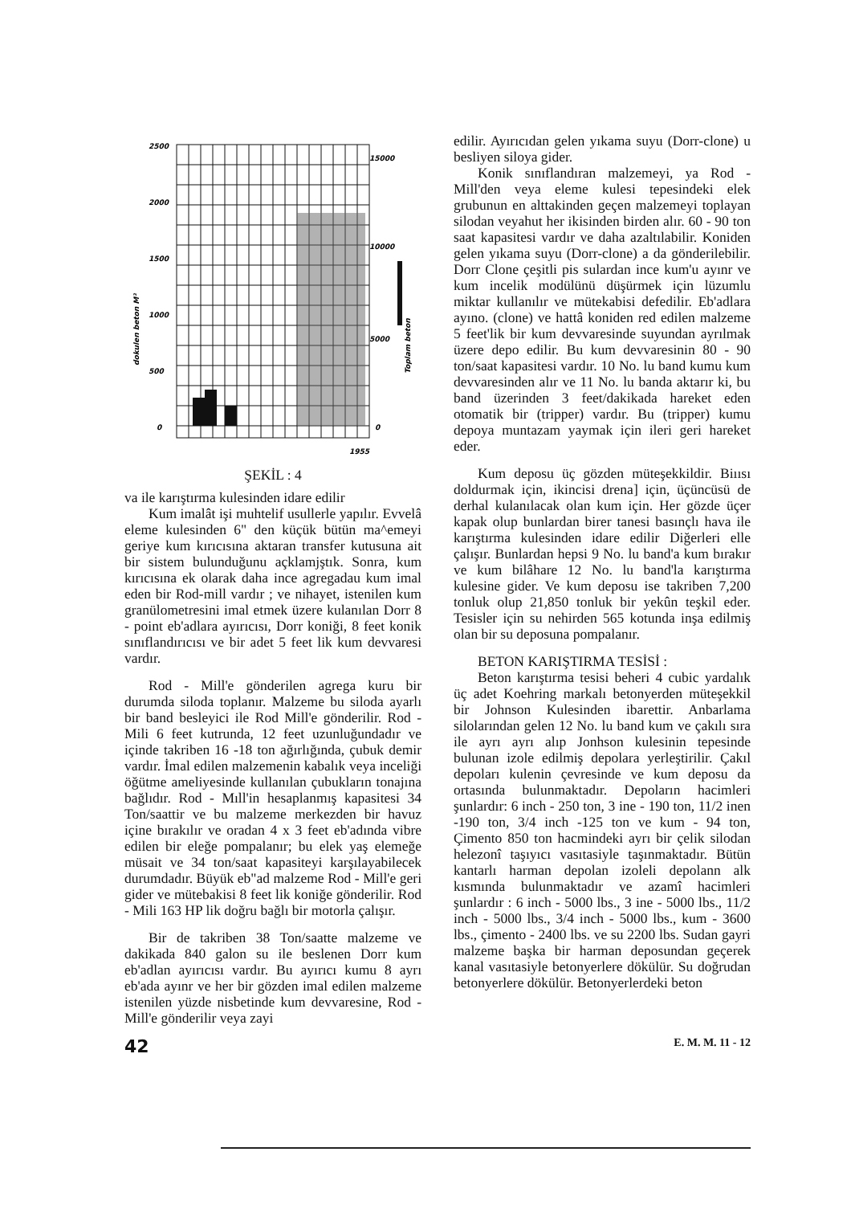2500
2000
1500
1000
500
0
15000
10000
5000
0
1955
dokulen beton M³
Toplam beton
ŞEKİL : 4
va ile karıştırma kulesinden idare edilir
Kum imalât işi muhtelif usullerle yapılır. Evvelâ eleme kulesinden 6" den küçük bütün ma^emeyi geriye kum kırıcısına aktaran transfer kutusuna ait bir sistem bulunduğunu açklamjştık. Sonra, kum kırıcısına ek olarak daha ince agregadau kum imal eden bir Rod-mill vardır ; ve nihayet, istenilen kum granülometresini imal etmek üzere kulanılan Dorr 8 - point eb'adlara ayırıcısı, Dorr koniği, 8 feet konik sınıflandırıcısı ve bir adet 5 feet lik kum devvaresi vardır.
Rod - Mill'e gönderilen agrega kuru bir durumda siloda toplanır. Malzeme bu siloda ayarlı bir band besleyici ile Rod Mill'e gönderilir. Rod - Mili 6 feet kutrunda, 12 feet uzunluğundadır ve içinde takriben 16 -18 ton ağırlığında, çubuk demir vardır. İmal edilen malzemenin kabalık veya inceliği öğütme ameliyesinde kullanılan çubukların tonajına bağlıdır. Rod - Mıll'in hesaplanmış kapasitesi 34 Ton/saattir ve bu malzeme merkezden bir havuz içine bırakılır ve oradan 4 x 3 feet eb'adında vibre edilen bir eleğe pompalanır; bu elek yaş elemeğe müsait ve 34 ton/saat kapasiteyi karşılayabilecek durumdadır. Büyük eb"ad malzeme Rod - Mill'e geri gider ve mütebakisi 8 feet lik koniğe gönderilir. Rod - Mili 163 HP lik doğru bağlı bir motorla çalışır.
Bir de takriben 38 Ton/saatte malzeme ve dakikada 840 galon su ile beslenen Dorr kum eb'adlan ayırıcısı vardır. Bu ayırıcı kumu 8 ayrı eb'ada ayınr ve her bir gözden imal edilen malzeme istenilen yüzde nisbetinde kum devvaresine, Rod - Mill'e gönderilir veya zayi
edilir. Ayırıcıdan gelen yıkama suyu (Dorr-clone) u besliyen siloya gider.
Konik sınıflandıran malzemeyi, ya Rod - Mill'den veya eleme kulesi tepesindeki elek grubunun en alttakinden geçen malzemeyi toplayan silodan veyahut her ikisinden birden alır. 60 - 90 ton saat kapasitesi vardır ve daha azaltılabilir. Koniden gelen yıkama suyu (Dorr-clone) a da gönderilebilir. Dorr Clone çeşitli pis sulardan ince kum'u ayınr ve kum incelik modülünü düşürmek için lüzumlu miktar kullanılır ve mütekabisi defedilir. Eb'adlara ayıno. (clone) ve hattâ koniden red edilen malzeme 5 feet'lik bir kum devvaresinde suyundan ayrılmak üzere depo edilir. Bu kum devvaresinin 80 - 90 ton/saat kapasitesi vardır. 10 No. lu band kumu kum devvaresinden alır ve 11 No. lu banda aktarır ki, bu band üzerinden 3 feet/dakikada hareket eden otomatik bir (tripper) vardır. Bu (tripper) kumu depoya muntazam yaymak için ileri geri hareket eder.
Kum deposu üç gözden müteşekkildir. Biıısı doldurmak için, ikincisi drena] için, üçüncüsü de derhal kulanılacak olan kum için. Her gözde üçer kapak olup bunlardan birer tanesi basınçlı hava ile karıştırma kulesinden idare edilir Diğerleri elle çalışır. Bunlardan hepsi 9 No. lu band'a kum bırakır ve kum bilâhare 12 No. lu band'la karıştırma kulesine gider. Ve kum deposu ise takriben 7,200 tonluk olup 21,850 tonluk bir yekûn teşkil eder. Tesisler için su nehirden 565 kotunda inşa edilmiş olan bir su deposuna pompalanır.
BETON KARIŞTIRMA TESİSİ :
Beton karıştırma tesisi beheri 4 cubic yardalık üç adet Koehring markalı betonyerden müteşekkil bir Johnson Kulesinden ibarettir. Anbarlama silolarından gelen 12 No. lu band kum ve çakılı sıra ile ayrı ayrı alıp Jonhson kulesinin tepesinde bulunan izole edilmiş depolara yerleştirilir. Çakıl depoları kulenin çevresinde ve kum deposu da ortasında bulunmaktadır. Depoların hacimleri şunlardır: 6 inch - 250 ton, 3 ine - 190 ton, 11/2 inen -190 ton, 3/4 inch -125 ton ve kum - 94 ton, Çimento 850 ton hacmindeki ayrı bir çelik silodan helezonî taşıyıcı vasıtasiyle taşınmaktadır. Bütün kantarlı harman depolan izoleli depolann alk kısmında bulunmaktadır ve azamî hacimleri şunlardır : 6 inch - 5000 lbs., 3 ine - 5000 lbs., 11/2 inch - 5000 lbs., 3/4 inch - 5000 lbs., kum - 3600 lbs., çimento - 2400 lbs. ve su 2200 lbs. Sudan gayri malzeme başka bir harman deposundan geçerek kanal vasıtasiyle betonyerlere dökülür. Su doğrudan betonyerlere dökülür. Betonyerlerdeki beton
42 E. M. M. 11 - 12